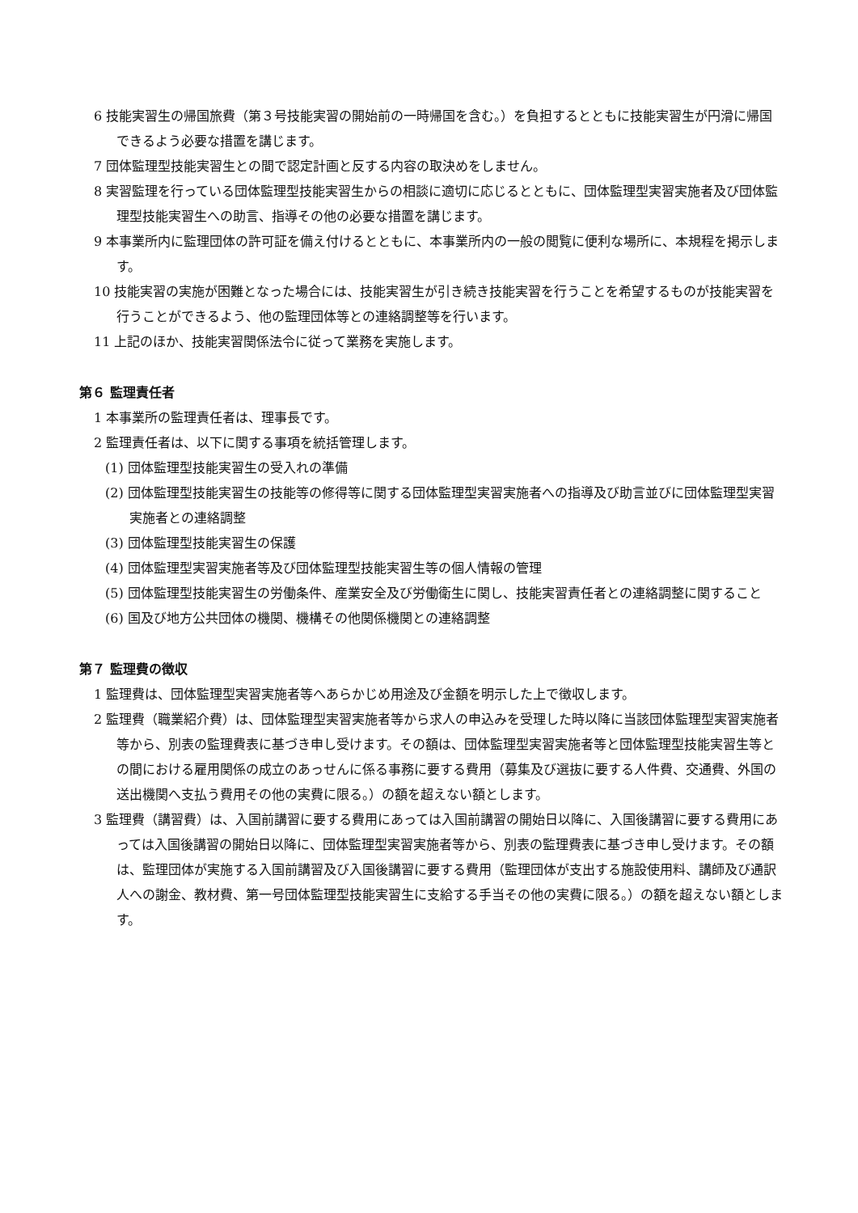6 技能実習生の帰国旅費（第３号技能実習の開始前の一時帰国を含む。）を負担するとともに技能実習生が円滑に帰国できるよう必要な措置を講じます。
7 団体監理型技能実習生との間で認定計画と反する内容の取決めをしません。
8 実習監理を行っている団体監理型技能実習生からの相談に適切に応じるとともに、団体監理型実習実施者及び団体監理型技能実習生への助言、指導その他の必要な措置を講じます。
9 本事業所内に監理団体の許可証を備え付けるとともに、本事業所内の一般の閲覧に便利な場所に、本規程を掲示します。
10 技能実習の実施が困難となった場合には、技能実習生が引き続き技能実習を行うことを希望するものが技能実習を行うことができるよう、他の監理団体等との連絡調整等を行います。
11 上記のほか、技能実習関係法令に従って業務を実施します。
第６ 監理責任者
1 本事業所の監理責任者は、理事長です。
2 監理責任者は、以下に関する事項を統括管理します。
(1) 団体監理型技能実習生の受入れの準備
(2) 団体監理型技能実習生の技能等の修得等に関する団体監理型実習実施者への指導及び助言並びに団体監理型実習実施者との連絡調整
(3) 団体監理型技能実習生の保護
(4) 団体監理型実習実施者等及び団体監理型技能実習生等の個人情報の管理
(5) 団体監理型技能実習生の労働条件、産業安全及び労働衛生に関し、技能実習責任者との連絡調整に関すること
(6) 国及び地方公共団体の機関、機構その他関係機関との連絡調整
第７ 監理費の徴収
1 監理費は、団体監理型実習実施者等へあらかじめ用途及び金額を明示した上で徴収します。
2 監理費（職業紹介費）は、団体監理型実習実施者等から求人の申込みを受理した時以降に当該団体監理型実習実施者等から、別表の監理費表に基づき申し受けます。その額は、団体監理型実習実施者等と団体監理型技能実習生等との間における雇用関係の成立のあっせんに係る事務に要する費用（募集及び選抜に要する人件費、交通費、外国の送出機関へ支払う費用その他の実費に限る。）の額を超えない額とします。
3 監理費（講習費）は、入国前講習に要する費用にあっては入国前講習の開始日以降に、入国後講習に要する費用にあっては入国後講習の開始日以降に、団体監理型実習実施者等から、別表の監理費表に基づき申し受けます。その額は、監理団体が実施する入国前講習及び入国後講習に要する費用（監理団体が支出する施設使用料、講師及び通訳人への謝金、教材費、第一号団体監理型技能実習生に支給する手当その他の実費に限る。）の額を超えない額とします。